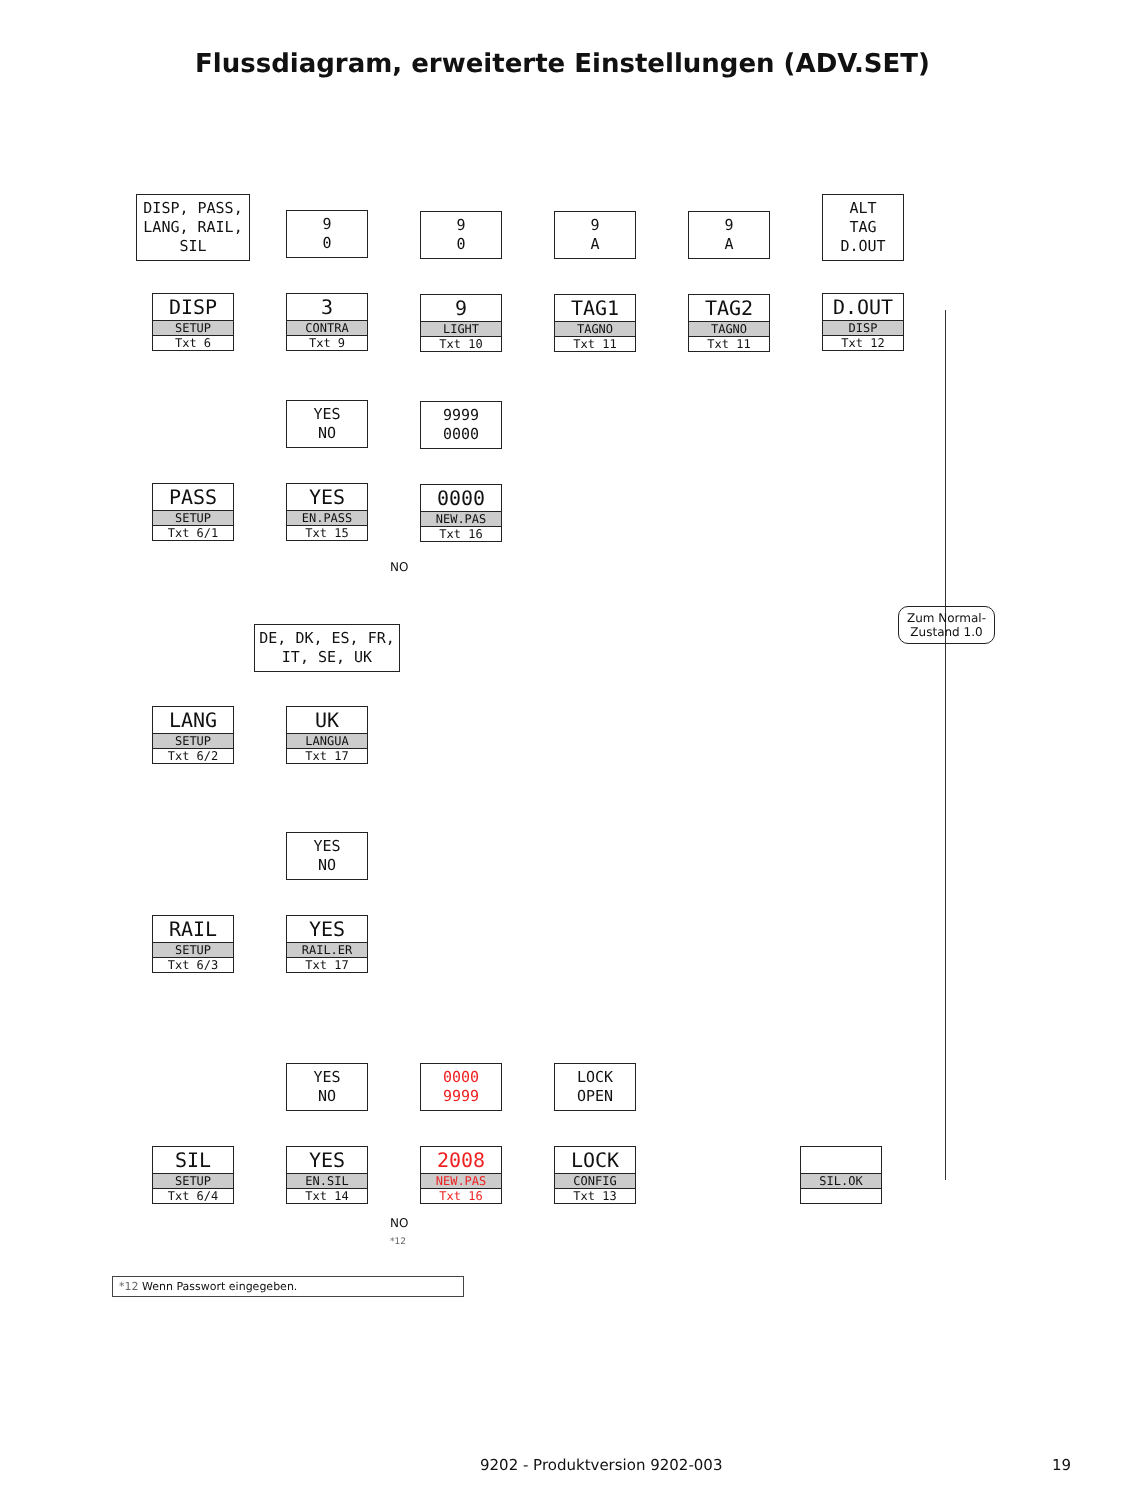Flussdiagram, erweiterte Einstellungen (ADV.SET)
DISP, PASS, LANG, RAIL, SIL
9
0
9
0
9
A
9
A
ALT
TAG
D.OUT
DISP
SETUP
Txt 6
3
CONTRA
Txt 9
9
LIGHT
Txt 10
TAG1
TAGNO
Txt 11
TAG2
TAGNO
Txt 11
D.OUT
DISP
Txt 12
YES
NO
9999
0000
PASS
SETUP
Txt 6/1
YES
EN.PASS
Txt 15
0000
NEW.PAS
Txt 16
NO
Zum Normal-
Zustand 1.0
DE, DK, ES, FR, IT, SE, UK
LANG
SETUP
Txt 6/2
UK
LANGUA
Txt 17
YES
NO
RAIL
SETUP
Txt 6/3
YES
RAIL.ER
Txt 17
YES
NO
0000
9999
LOCK
OPEN
SIL
SETUP
Txt 6/4
YES
EN.SIL
Txt 14
2008
NEW.PAS
Txt 16
LOCK
CONFIG
Txt 13
SIL.OK
NO
*12
*12 Wenn Passwort eingegeben.
9202 - Produktversion 9202-003 19